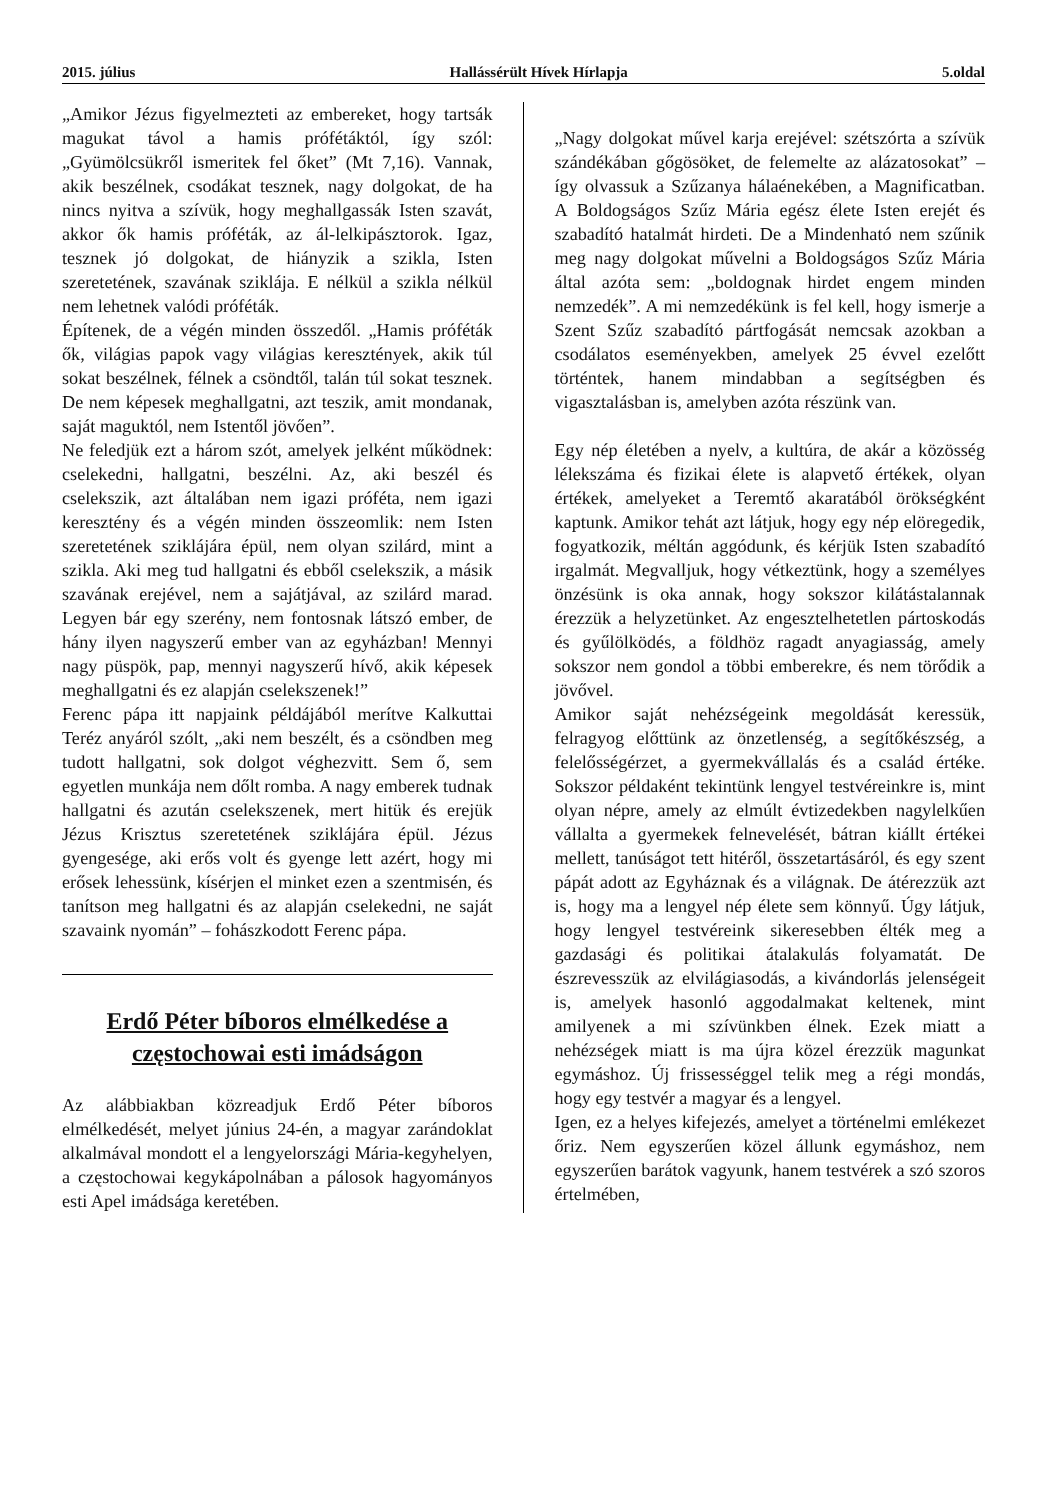2015. július Hallássérült Hívek Hírlapja 5.oldal
„Amikor Jézus figyelmezteti az embereket, hogy tartsák magukat távol a hamis prófétáktól, így szól: „Gyümölcsükről ismeritek fel őket” (Mt 7,16). Vannak, akik beszélnek, csodákat tesznek, nagy dolgokat, de ha nincs nyitva a szívük, hogy meghallgassák Isten szavát, akkor ők hamis próféták, az ál-lelkipásztorok. Igaz, tesznek jó dolgokat, de hiányzik a szikla, Isten szeretetének, szavának sziklája. E nélkül a szikla nélkül nem lehetnek valódi próféták.
Építenek, de a végén minden összedől. „Hamis próféták ők, világias papok vagy világias keresztények, akik túl sokat beszélnek, félnek a csöndtől, talán túl sokat tesznek. De nem képesek meghallgatni, azt teszik, amit mondanak, saját maguktól, nem Istentől jövően”.
Ne feledjük ezt a három szót, amelyek jelként működnek: cselekedni, hallgatni, beszélni. Az, aki beszél és cselekszik, azt általában nem igazi próféta, nem igazi keresztény és a végén minden összeomlik: nem Isten szeretetének sziklájára épül, nem olyan szilárd, mint a szikla. Aki meg tud hallgatni és ebből cselekszik, a másik szavának erejével, nem a sajátjával, az szilárd marad. Legyen bár egy szerény, nem fontosnak látszó ember, de hány ilyen nagyszerű ember van az egyházban! Mennyi nagy püspök, pap, mennyi nagyszerű hívő, akik képesek meghallgatni és ez alapján cselekszenek!”
Ferenc pápa itt napjaink példájából merítve Kalkuttai Teréz anyáról szólt, „aki nem beszélt, és a csöndben meg tudott hallgatni, sok dolgot véghezvitt. Sem ő, sem egyetlen munkája nem dőlt romba. A nagy emberek tudnak hallgatni és azután cselekszenek, mert hitük és erejük Jézus Krisztus szeretetének sziklájára épül. Jézus gyengesége, aki erős volt és gyenge lett azért, hogy mi erősek lehessünk, kísérjen el minket ezen a szentmisén, és tanítson meg hallgatni és az alapján cselekedni, ne saját szavaink nyomán” – fohászkodott Ferenc pápa.
Erdő Péter bíboros elmélkedése a częstochowai esti imádságon
Az alábbiakban közreadjuk Erdő Péter bíboros elmélkedését, melyet június 24-én, a magyar zarándoklat alkalmával mondott el a lengyelországi Mária-kegyhelyen, a częstochowai kegykápolnában a pálosok hagyományos esti Apel imádsága keretében.
„Nagy dolgokat művel karja erejével: szétszórta a szívük szándékában gőgösöket, de felemelte az alázatosokat” – így olvassuk a Szűzanya hálaénekében, a Magnificatban. A Boldogságos Szűz Mária egész élete Isten erejét és szabadító hatalmát hirdeti. De a Mindenható nem szűnik meg nagy dolgokat művelni a Boldogságos Szűz Mária által azóta sem: „boldognak hirdet engem minden nemzedék”. A mi nemzedékünk is fel kell, hogy ismerje a Szent Szűz szabadító pártfogását nemcsak azokban a csodálatos eseményekben, amelyek 25 évvel ezelőtt történtek, hanem mindabban a segítségben és vigasztalásban is, amelyben azóta részünk van.
Egy nép életében a nyelv, a kultúra, de akár a közösség lélekszáma és fizikai élete is alapvető értékek, olyan értékek, amelyeket a Teremtő akaratából örökségként kaptunk. Amikor tehát azt látjuk, hogy egy nép elöregedik, fogyatkozik, méltán aggódunk, és kérjük Isten szabadító irgalmát. Megvalljuk, hogy vétkeztünk, hogy a személyes önzésünk is oka annak, hogy sokszor kilátástalannak érezzük a helyzetünket. Az engesztelhetetlen pártoskodás és gyűlölködés, a földhöz ragadt anyagiasság, amely sokszor nem gondol a többi emberekre, és nem törődik a jövővel.
Amikor saját nehézségeink megoldását keressük, felragyog előttünk az önzetlenség, a segítőkészség, a felelősségérzet, a gyermekvállalás és a család értéke. Sokszor példaként tekintünk lengyel testvéreinkre is, mint olyan népre, amely az elmúlt évtizedekben nagylelkűen vállalta a gyermekek felnevelését, bátran kiállt értékei mellett, tanúságot tett hitéről, összetartásáról, és egy szent pápát adott az Egyháznak és a világnak. De átérezzük azt is, hogy ma a lengyel nép élete sem könnyű. Úgy látjuk, hogy lengyel testvéreink sikeresebben élték meg a gazdasági és politikai átalakulás folyamatát. De észrevesszük az elvilágiasodás, a kivándorlás jelenségeit is, amelyek hasonló aggodalmakat keltenek, mint amilyenek a mi szívünkben élnek. Ezek miatt a nehézségek miatt is ma újra közel érezzük magunkat egymáshoz. Új frissességgel telik meg a régi mondás, hogy egy testvér a magyar és a lengyel.
Igen, ez a helyes kifejezés, amelyet a történelmi emlékezet őriz. Nem egyszerűen közel állunk egymáshoz, nem egyszerűen barátok vagyunk, hanem testvérek a szó szoros értelmében,